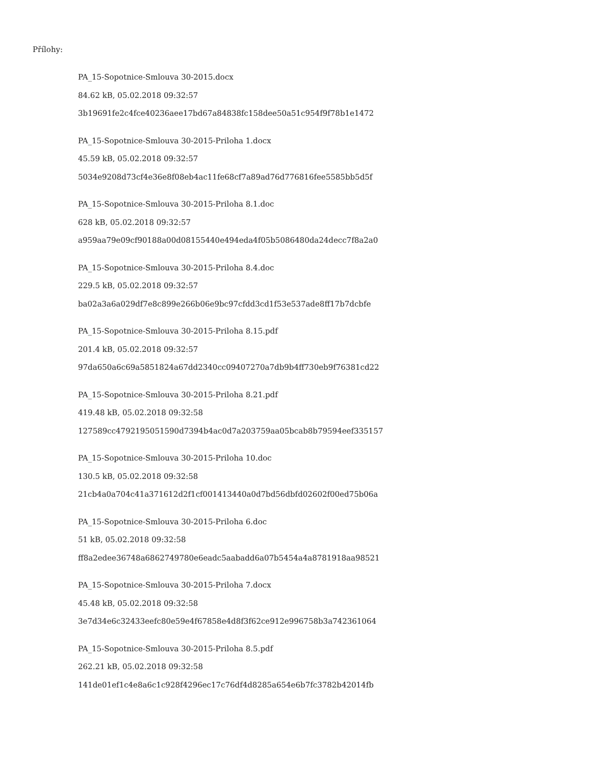Přílohy:
PA_15-Sopotnice-Smlouva 30-2015.docx
84.62 kB, 05.02.2018 09:32:57
3b19691fe2c4fce40236aee17bd67a84838fc158dee50a51c954f9f78b1e1472
PA_15-Sopotnice-Smlouva 30-2015-Priloha 1.docx
45.59 kB, 05.02.2018 09:32:57
5034e9208d73cf4e36e8f08eb4ac11fe68cf7a89ad76d776816fee5585bb5d5f
PA_15-Sopotnice-Smlouva 30-2015-Priloha 8.1.doc
628 kB, 05.02.2018 09:32:57
a959aa79e09cf90188a00d08155440e494eda4f05b5086480da24decc7f8a2a0
PA_15-Sopotnice-Smlouva 30-2015-Priloha 8.4.doc
229.5 kB, 05.02.2018 09:32:57
ba02a3a6a029df7e8c899e266b06e9bc97cfdd3cd1f53e537ade8ff17b7dcbfe
PA_15-Sopotnice-Smlouva 30-2015-Priloha 8.15.pdf
201.4 kB, 05.02.2018 09:32:57
97da650a6c69a5851824a67dd2340cc09407270a7db9b4ff730eb9f76381cd22
PA_15-Sopotnice-Smlouva 30-2015-Priloha 8.21.pdf
419.48 kB, 05.02.2018 09:32:58
127589cc4792195051590d7394b4ac0d7a203759aa05bcab8b79594eef335157
PA_15-Sopotnice-Smlouva 30-2015-Priloha 10.doc
130.5 kB, 05.02.2018 09:32:58
21cb4a0a704c41a371612d2f1cf001413440a0d7bd56dbfd02602f00ed75b06a
PA_15-Sopotnice-Smlouva 30-2015-Priloha 6.doc
51 kB, 05.02.2018 09:32:58
ff8a2edee36748a6862749780e6eadc5aabadd6a07b5454a4a8781918aa98521
PA_15-Sopotnice-Smlouva 30-2015-Priloha 7.docx
45.48 kB, 05.02.2018 09:32:58
3e7d34e6c32433eefc80e59e4f67858e4d8f3f62ce912e996758b3a742361064
PA_15-Sopotnice-Smlouva 30-2015-Priloha 8.5.pdf
262.21 kB, 05.02.2018 09:32:58
141de01ef1c4e8a6c1c928f4296ec17c76df4d8285a654e6b7fc3782b42014fb